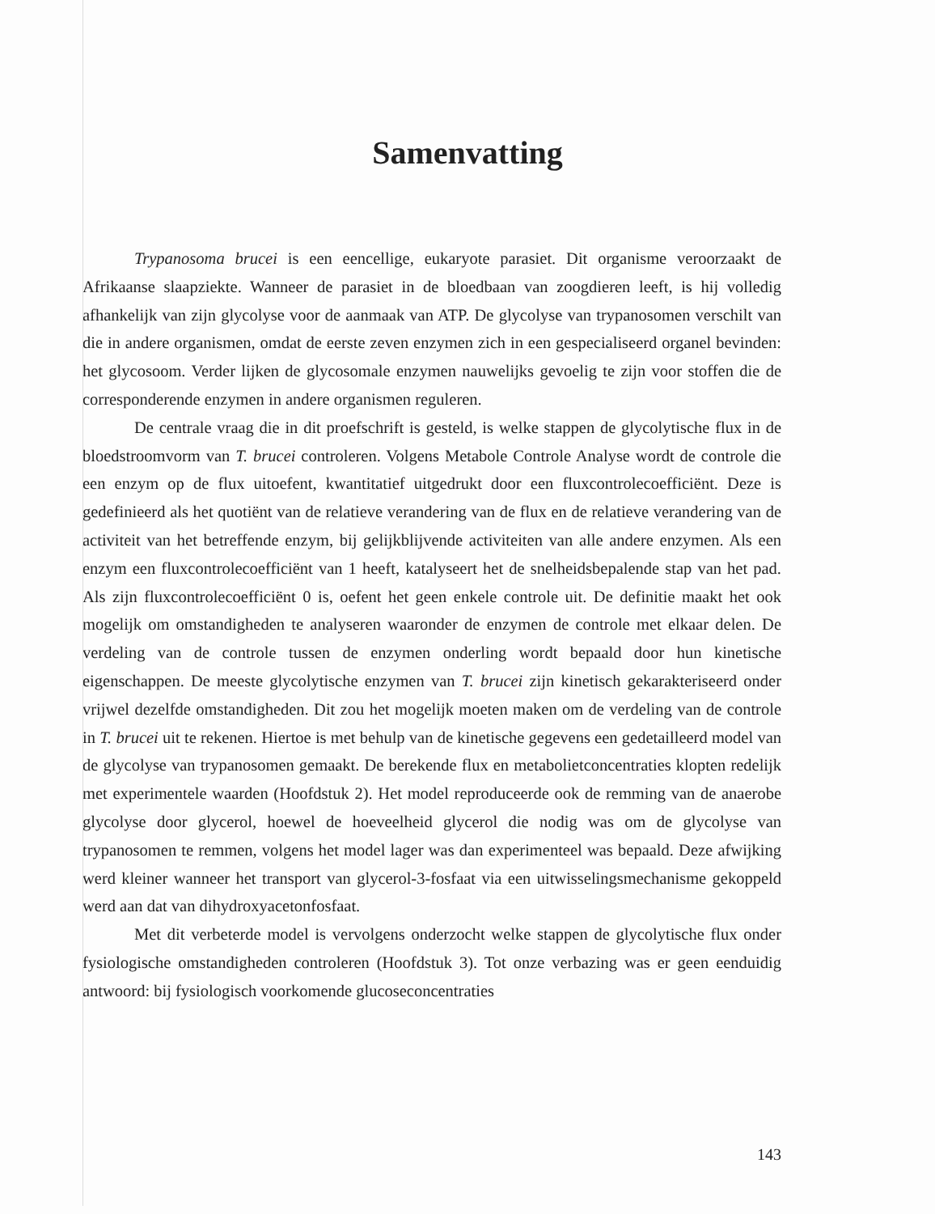Samenvatting
Trypanosoma brucei is een eencellige, eukaryote parasiet. Dit organisme veroorzaakt de Afrikaanse slaapziekte. Wanneer de parasiet in de bloedbaan van zoogdieren leeft, is hij volledig afhankelijk van zijn glycolyse voor de aanmaak van ATP. De glycolyse van trypanosomen verschilt van die in andere organismen, omdat de eerste zeven enzymen zich in een gespecialiseerd organel bevinden: het glycosoom. Verder lijken de glycosomale enzymen nauwelijks gevoelig te zijn voor stoffen die de corresponderende enzymen in andere organismen reguleren.
De centrale vraag die in dit proefschrift is gesteld, is welke stappen de glycolytische flux in de bloedstroomvorm van T. brucei controleren. Volgens Metabole Controle Analyse wordt de controle die een enzym op de flux uitoefent, kwantitatief uitgedrukt door een fluxcontrolecoefficiënt. Deze is gedefinieerd als het quotiënt van de relatieve verandering van de flux en de relatieve verandering van de activiteit van het betreffende enzym, bij gelijkblijvende activiteiten van alle andere enzymen. Als een enzym een fluxcontrolecoefficiënt van 1 heeft, katalyseert het de snelheidsbepalende stap van het pad. Als zijn fluxcontrolecoefficiënt 0 is, oefent het geen enkele controle uit. De definitie maakt het ook mogelijk om omstandigheden te analyseren waaronder de enzymen de controle met elkaar delen. De verdeling van de controle tussen de enzymen onderling wordt bepaald door hun kinetische eigenschappen. De meeste glycolytische enzymen van T. brucei zijn kinetisch gekarakteriseerd onder vrijwel dezelfde omstandigheden. Dit zou het mogelijk moeten maken om de verdeling van de controle in T. brucei uit te rekenen. Hiertoe is met behulp van de kinetische gegevens een gedetailleerd model van de glycolyse van trypanosomen gemaakt. De berekende flux en metabolietconcentraties klopten redelijk met experimentele waarden (Hoofdstuk 2). Het model reproduceerde ook de remming van de anaerobe glycolyse door glycerol, hoewel de hoeveelheid glycerol die nodig was om de glycolyse van trypanosomen te remmen, volgens het model lager was dan experimenteel was bepaald. Deze afwijking werd kleiner wanneer het transport van glycerol-3-fosfaat via een uitwisselingsmechanisme gekoppeld werd aan dat van dihydroxyacetonfosfaat.
Met dit verbeterde model is vervolgens onderzocht welke stappen de glycolytische flux onder fysiologische omstandigheden controleren (Hoofdstuk 3). Tot onze verbazing was er geen eenduidig antwoord: bij fysiologisch voorkomende glucoseconcentraties
143